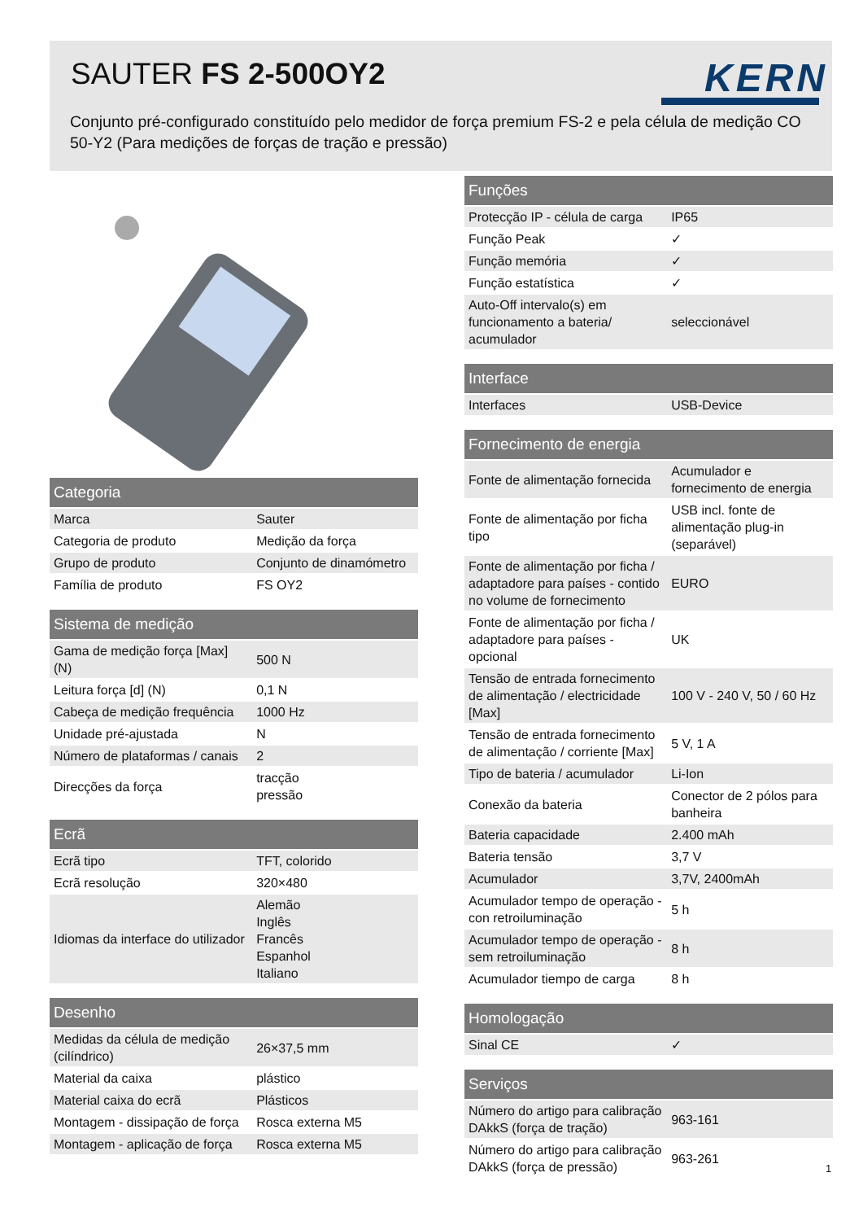SAUTER FS 2-500OY2 KERN
Conjunto pré-configurado constituído pelo medidor de força premium FS-2 e pela célula de medição CO 50-Y2 (Para medições de forças de tração e pressão)
| Categoria | |
| --- | --- |
| Marca | Sauter |
| Categoria de produto | Medição da força |
| Grupo de produto | Conjunto de dinamómetro |
| Família de produto | FS OY2 |
| Sistema de medição | |
| --- | --- |
| Gama de medição força [Max] (N) | 500 N |
| Leitura força [d] (N) | 0,1 N |
| Cabeça de medição frequência | 1000 Hz |
| Unidade pré-ajustada | N |
| Número de plataformas / canais | 2 |
| Direcções da força | tracção pressão |
| Ecrã | |
| --- | --- |
| Ecrã tipo | TFT, colorido |
| Ecrã resolução | 320×480 |
| Idiomas da interface do utilizador | Alemão Inglês Francês Espanhol Italiano |
| Desenho | |
| --- | --- |
| Medidas da célula de medição (cilíndrico) | 26×37,5 mm |
| Material da caixa | plástico |
| Material caixa do ecrã | Plásticos |
| Montagem - dissipação de força | Rosca externa M5 |
| Montagem - aplicação de força | Rosca externa M5 |
| Funções | |
| --- | --- |
| Protecção IP - célula de carga | IP65 |
| Função Peak | ✓ |
| Função memória | ✓ |
| Função estatística | ✓ |
| Auto-Off intervalo(s) em funcionamento a bateria/ acumulador | seleccionável |
| Interface | |
| --- | --- |
| Interfaces | USB-Device |
| Fornecimento de energia | |
| --- | --- |
| Fonte de alimentação fornecida | Acumulador e fornecimento de energia |
| Fonte de alimentação por ficha tipo | USB incl. fonte de alimentação plug-in (separável) |
| Fonte de alimentação por ficha / adaptadore para países - contido no volume de fornecimento | EURO |
| Fonte de alimentação por ficha / adaptadore para países - opcional | UK |
| Tensão de entrada fornecimento de alimentação / electricidade [Max] | 100 V - 240 V, 50 / 60 Hz |
| Tensão de entrada fornecimento de alimentação / corriente [Max] | 5 V, 1 A |
| Tipo de bateria / acumulador | Li-Ion |
| Conexão da bateria | Conector de 2 pólos para banheira |
| Bateria capacidade | 2.400 mAh |
| Bateria tensão | 3,7 V |
| Acumulador | 3,7V, 2400mAh |
| Acumulador tempo de operação - con retroiluminação | 5 h |
| Acumulador tempo de operação - sem retroiluminação | 8 h |
| Acumulador tiempo de carga | 8 h |
| Homologação | |
| --- | --- |
| Sinal CE | ✓ |
| Serviços | |
| --- | --- |
| Número do artigo para calibração DAkkS (força de tração) | 963-161 |
| Número do artigo para calibração DAkkS (força de pressão) | 963-261 |
1